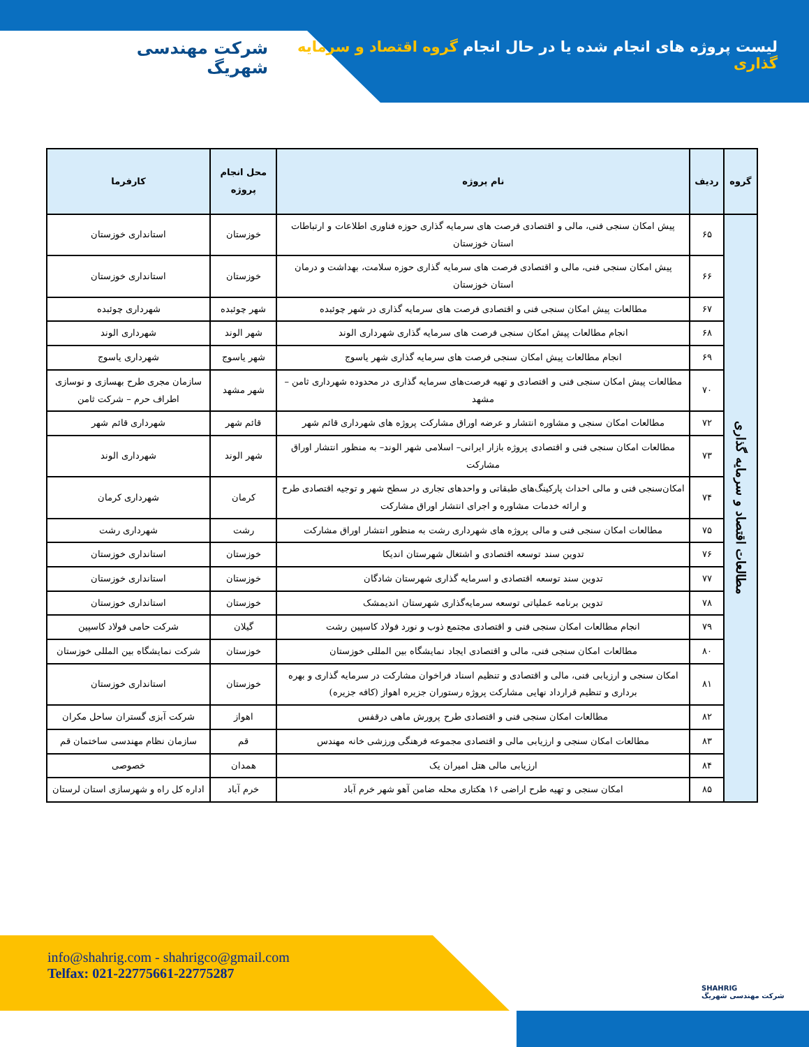لیست پروژه های انجام شده یا در حال انجام گروه اقتصاد و سرمایه گذاری
شرکت مهندسی شهریگ
| گروه | ردیف | نام پروژه | محل انجام پروژه | کارفرما |
| --- | --- | --- | --- | --- |
| مطالعات اقتصاد و سرمایه گذاری | ۶۵ | پیش امکان سنجی فنی، مالی و اقتصادی فرصت های سرمایه گذاری حوزه فناوری اطلاعات و ارتباطات استان خوزستان | خوزستان | استانداری خوزستان |
| | ۶۶ | پیش امکان سنجی فنی، مالی و اقتصادی فرصت های سرمایه گذاری حوزه سلامت، بهداشت و درمان استان خوزستان | خوزستان | استانداری خوزستان |
| | ۶۷ | مطالعات پیش امکان سنجی فنی و اقتصادی فرصت های سرمایه گذاری در شهر چوئبده | شهر چوئبده | شهرداری چوئبده |
| | ۶۸ | انجام مطالعات پیش امکان سنجی فرصت های سرمایه گذاری شهرداری الوند | شهر الوند | شهرداری الوند |
| | ۶۹ | انجام مطالعات پیش امکان سنجی فرصت های سرمایه گذاری شهر یاسوج | شهر یاسوج | شهرداری یاسوج |
| | ۷۰ | مطالعات پیش امکان سنجی فنی و اقتصادی و تهیه فرصت‌های سرمایه گذاری در محدوده شهرداری ثامن – مشهد | شهر مشهد | سازمان مجری طرح بهسازی و نوسازی اطراف حرم – شرکت ثامن |
| | ۷۲ | مطالعات امکان سنجی و مشاوره انتشار و عرضه اوراق مشارکت پروژه های شهرداری قائم شهر | قائم شهر | شهرداری قائم شهر |
| | ۷۳ | مطالعات امکان سنجی فنی و اقتصادی پروژه بازار ایرانی– اسلامی شهر الوند– به منظور انتشار اوراق مشارکت | شهر الوند | شهرداری الوند |
| | ۷۴ | امکان‌سنجی فنی و مالی احداث پارکینگ‌های طبقاتی و واحدهای تجاری در سطح شهر و توجیه اقتصادی طرح و ارائه خدمات مشاوره و اجرای انتشار اوراق مشارکت | کرمان | شهرداری کرمان |
| | ۷۵ | مطالعات امکان سنجی فنی و مالی پروژه های شهرداری رشت به منظور انتشار اوراق مشارکت | رشت | شهرداری رشت |
| | ۷۶ | تدوین سند توسعه اقتصادی و اشتغال شهرستان اندیکا | خوزستان | استانداری خوزستان |
| | ۷۷ | تدوین سند توسعه اقتصادی و اسرمایه گذاری شهرستان شادگان | خوزستان | استانداری خوزستان |
| | ۷۸ | تدوین برنامه عملیاتی توسعه سرمایه‌گذاری شهرستان اندیمشک | خوزستان | استانداری خوزستان |
| | ۷۹ | انجام مطالعات امکان سنجی فنی و اقتصادی مجتمع ذوب و نورد فولاد کاسپین رشت | گیلان | شرکت حامی فولاد کاسپین |
| | ۸۰ | مطالعات امکان سنجی فنی، مالی و اقتصادی ایجاد نمایشگاه بین المللی خوزستان | خوزستان | شرکت نمایشگاه بین المللی خوزستان |
| | ۸۱ | امکان سنجی و ارزیابی فنی، مالی و اقتصادی و تنظیم اسناد فراخوان مشارکت در سرمایه گذاری و بهره برداری و تنظیم قرارداد نهایی مشارکت پروژه رستوران جزیره اهواز (کافه جزیره) | خوزستان | استانداری خوزستان |
| | ۸۲ | مطالعات امکان سنجی فنی و اقتصادی طرح پرورش ماهی درقفس | اهواز | شرکت آبزی گستران ساحل مکران |
| | ۸۳ | مطالعات امکان سنجی و ارزیابی مالی و اقتصادی مجموعه فرهنگی ورزشی خانه مهندس | قم | سازمان نظام مهندسی ساختمان قم |
| | ۸۴ | ارزیابی مالی هتل امیران یک | همدان | خصوصی |
| | ۸۵ | امکان سنجی و تهیه طرح اراضی ۱۶ هکتاری محله ضامن آهو شهر خرم آباد | خرم آباد | اداره کل راه و شهرسازی استان لرستان |
info@shahrig.com - shahrigco@gmail.com
Telfax: 021-22775661-22775287
SHAHRIG
شرکت مهندسی شهریگ